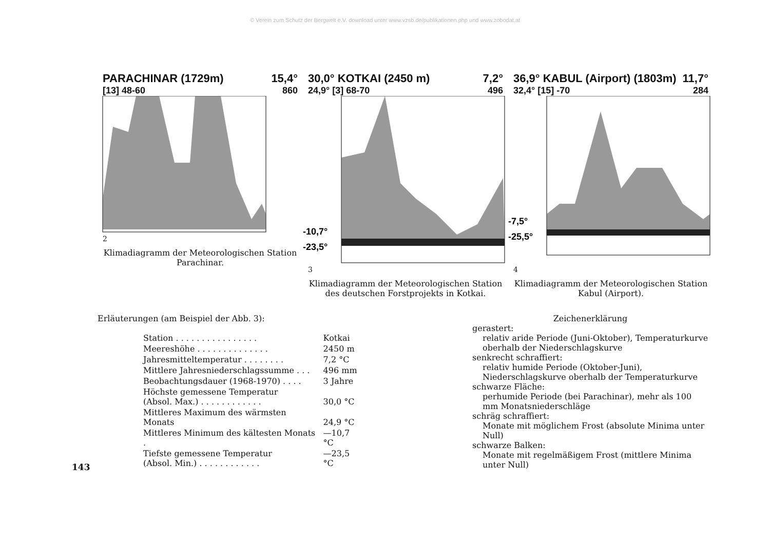© Verein zum Schutz der Bergwelt e.V. download unter www.vzsb.de/publikationen.php und www.zobodat.at
PARACHINAR (1729m) 15,4°
[13] 48-60 860
2
Klimadiagramm der Meteorologischen Station Parachinar.
30,0° KOTKAI (2450 m) 7,2°
24,9° [3] 68-70 496
-10,7°
-23,5°
3
Klimadiagramm der Meteorologischen Station des deutschen Forstprojekts in Kotkai.
36,9° KABUL (Airport) (1803m) 11,7°
32,4° [15] -70 284
-7,5°
-25,5°
4
Klimadiagramm der Meteorologischen Station Kabul (Airport).
Erläuterungen (am Beispiel der Abb. 3):
| Station . . . . . . . . . . . . . . . . | Kotkai |
| Meereshöhe . . . . . . . . . . . . . . | 2450 m |
| Jahresmitteltemperatur . . . . . . . . | 7,2 °C |
| Mittlere Jahresniederschlagssumme . . . | 496 mm |
| Beobachtungsdauer (1968-1970) . . . . | 3 Jahre |
| Höchste gemessene Temperatur (Absol. Max.) . . . . . . . . . . . . | 30,0 °C |
| Mittleres Maximum des wärmsten Monats | 24,9 °C |
| Mittleres Minimum des kältesten Monats . | —10,7 °C |
| Tiefste gemessene Temperatur (Absol. Min.) . . . . . . . . . . . . | —23,5 °C |
Zeichenerklärung
gerastert:
relativ aride Periode (Juni-Oktober), Temperaturkurve oberhalb der Niederschlagskurve
senkrecht schraffiert:
relativ humide Periode (Oktober-Juni), Niederschlagskurve oberhalb der Temperaturkurve
schwarze Fläche:
perhumide Periode (bei Parachinar), mehr als 100 mm Monatsniederschläge
schräg schraffiert:
Monate mit möglichem Frost (absolute Minima unter Null)
schwarze Balken:
Monate mit regelmäßigem Frost (mittlere Minima unter Null)
143